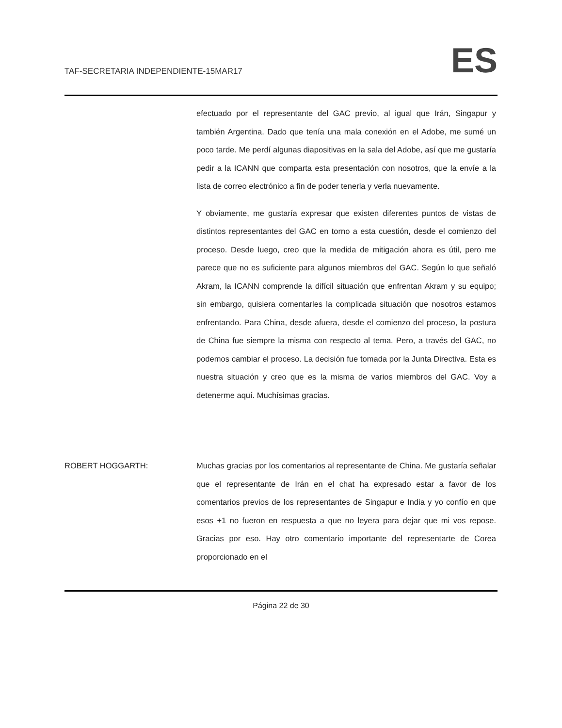TAF-SECRETARIA INDEPENDIENTE-15MAR17 ES
efectuado por el representante del GAC previo, al igual que Irán, Singapur y también Argentina. Dado que tenía una mala conexión en el Adobe, me sumé un poco tarde. Me perdí algunas diapositivas en la sala del Adobe, así que me gustaría pedir a la ICANN que comparta esta presentación con nosotros, que la envíe a la lista de correo electrónico a fin de poder tenerla y verla nuevamente.
Y obviamente, me gustaría expresar que existen diferentes puntos de vistas de distintos representantes del GAC en torno a esta cuestión, desde el comienzo del proceso. Desde luego, creo que la medida de mitigación ahora es útil, pero me parece que no es suficiente para algunos miembros del GAC. Según lo que señaló Akram, la ICANN comprende la difícil situación que enfrentan Akram y su equipo; sin embargo, quisiera comentarles la complicada situación que nosotros estamos enfrentando. Para China, desde afuera, desde el comienzo del proceso, la postura de China fue siempre la misma con respecto al tema. Pero, a través del GAC, no podemos cambiar el proceso. La decisión fue tomada por la Junta Directiva. Esta es nuestra situación y creo que es la misma de varios miembros del GAC. Voy a detenerme aquí. Muchísimas gracias.
ROBERT HOGGARTH: Muchas gracias por los comentarios al representante de China. Me gustaría señalar que el representante de Irán en el chat ha expresado estar a favor de los comentarios previos de los representantes de Singapur e India y yo confío en que esos +1 no fueron en respuesta a que no leyera para dejar que mi vos repose. Gracias por eso. Hay otro comentario importante del representarte de Corea proporcionado en el
Página 22 de 30